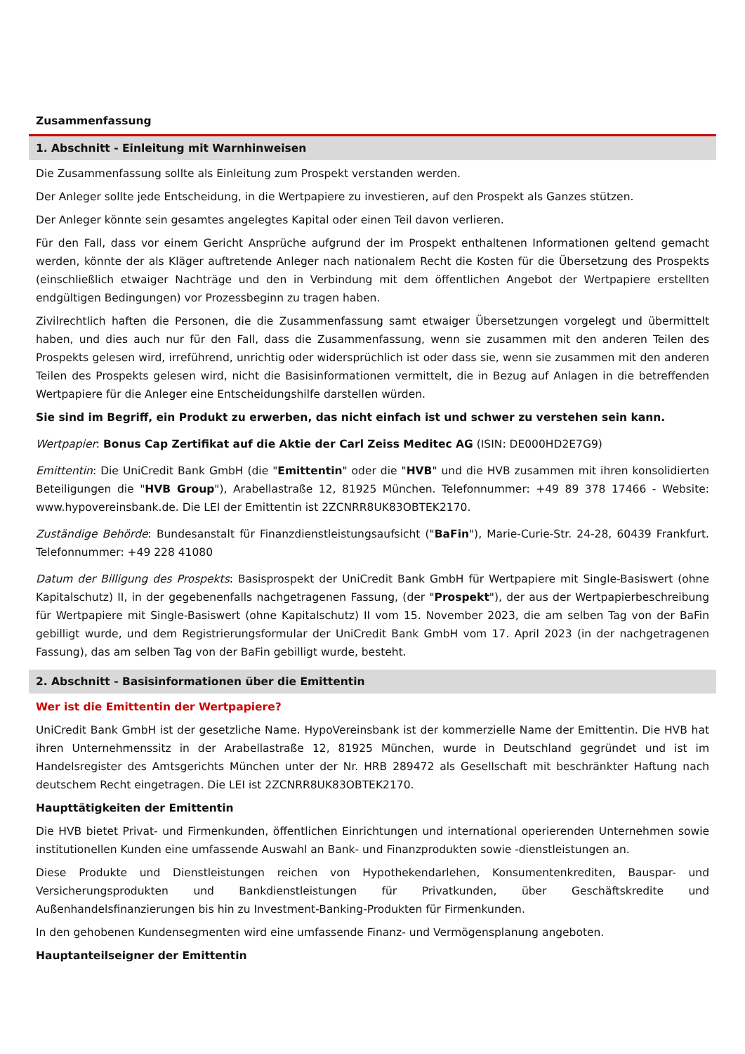Zusammenfassung
1. Abschnitt - Einleitung mit Warnhinweisen
Die Zusammenfassung sollte als Einleitung zum Prospekt verstanden werden.
Der Anleger sollte jede Entscheidung, in die Wertpapiere zu investieren, auf den Prospekt als Ganzes stützen.
Der Anleger könnte sein gesamtes angelegtes Kapital oder einen Teil davon verlieren.
Für den Fall, dass vor einem Gericht Ansprüche aufgrund der im Prospekt enthaltenen Informationen geltend gemacht werden, könnte der als Kläger auftretende Anleger nach nationalem Recht die Kosten für die Übersetzung des Prospekts (einschließlich etwaiger Nachträge und den in Verbindung mit dem öffentlichen Angebot der Wertpapiere erstellten endgültigen Bedingungen) vor Prozessbeginn zu tragen haben.
Zivilrechtlich haften die Personen, die die Zusammenfassung samt etwaiger Übersetzungen vorgelegt und übermittelt haben, und dies auch nur für den Fall, dass die Zusammenfassung, wenn sie zusammen mit den anderen Teilen des Prospekts gelesen wird, irreführend, unrichtig oder widersprüchlich ist oder dass sie, wenn sie zusammen mit den anderen Teilen des Prospekts gelesen wird, nicht die Basisinformationen vermittelt, die in Bezug auf Anlagen in die betreffenden Wertpapiere für die Anleger eine Entscheidungshilfe darstellen würden.
Sie sind im Begriff, ein Produkt zu erwerben, das nicht einfach ist und schwer zu verstehen sein kann.
Wertpapier: Bonus Cap Zertifikat auf die Aktie der Carl Zeiss Meditec AG (ISIN: DE000HD2E7G9)
Emittentin: Die UniCredit Bank GmbH (die "Emittentin" oder die "HVB" und die HVB zusammen mit ihren konsolidierten Beteiligungen die "HVB Group"), Arabellastraße 12, 81925 München. Telefonnummer: +49 89 378 17466 - Website: www.hypovereinsbank.de. Die LEI der Emittentin ist 2ZCNRR8UK83OBTEK2170.
Zuständige Behörde: Bundesanstalt für Finanzdienstleistungsaufsicht ("BaFin"), Marie-Curie-Str. 24-28, 60439 Frankfurt. Telefonnummer: +49 228 41080
Datum der Billigung des Prospekts: Basisprospekt der UniCredit Bank GmbH für Wertpapiere mit Single-Basiswert (ohne Kapitalschutz) II, in der gegebenenfalls nachgetragenen Fassung, (der "Prospekt"), der aus der Wertpapierbeschreibung für Wertpapiere mit Single-Basiswert (ohne Kapitalschutz) II vom 15. November 2023, die am selben Tag von der BaFin gebilligt wurde, und dem Registrierungsformular der UniCredit Bank GmbH vom 17. April 2023 (in der nachgetragenen Fassung), das am selben Tag von der BaFin gebilligt wurde, besteht.
2. Abschnitt - Basisinformationen über die Emittentin
Wer ist die Emittentin der Wertpapiere?
UniCredit Bank GmbH ist der gesetzliche Name. HypoVereinsbank ist der kommerzielle Name der Emittentin. Die HVB hat ihren Unternehmenssitz in der Arabellastraße 12, 81925 München, wurde in Deutschland gegründet und ist im Handelsregister des Amtsgerichts München unter der Nr. HRB 289472 als Gesellschaft mit beschränkter Haftung nach deutschem Recht eingetragen. Die LEI ist 2ZCNRR8UK83OBTEK2170.
Haupttätigkeiten der Emittentin
Die HVB bietet Privat- und Firmenkunden, öffentlichen Einrichtungen und international operierenden Unternehmen sowie institutionellen Kunden eine umfassende Auswahl an Bank- und Finanzprodukten sowie -dienstleistungen an.
Diese Produkte und Dienstleistungen reichen von Hypothekendarlehen, Konsumentenkrediten, Bauspar- und Versicherungsprodukten und Bankdienstleistungen für Privatkunden, über Geschäftskredite und Außenhandelsfinanzierungen bis hin zu Investment-Banking-Produkten für Firmenkunden.
In den gehobenen Kundensegmenten wird eine umfassende Finanz- und Vermögensplanung angeboten.
Hauptanteilseigner der Emittentin